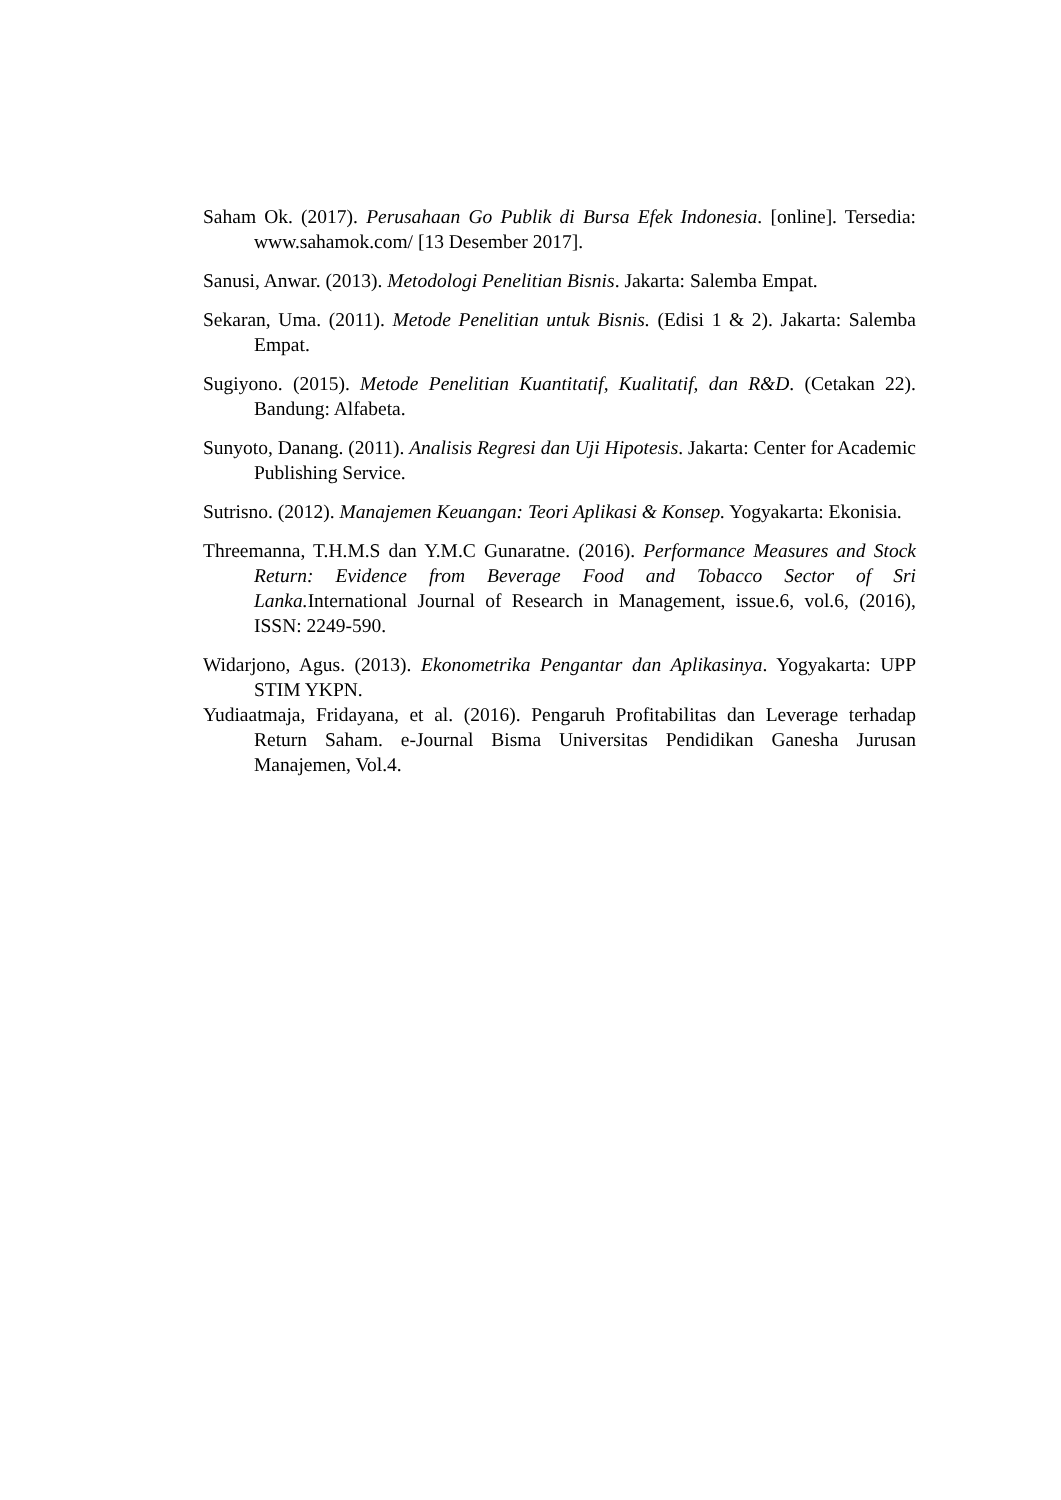Saham Ok. (2017). Perusahaan Go Publik di Bursa Efek Indonesia. [online]. Tersedia: www.sahamok.com/ [13 Desember 2017].
Sanusi, Anwar. (2013). Metodologi Penelitian Bisnis. Jakarta: Salemba Empat.
Sekaran, Uma. (2011). Metode Penelitian untuk Bisnis. (Edisi 1 & 2). Jakarta: Salemba Empat.
Sugiyono. (2015). Metode Penelitian Kuantitatif, Kualitatif, dan R&D. (Cetakan 22). Bandung: Alfabeta.
Sunyoto, Danang. (2011). Analisis Regresi dan Uji Hipotesis. Jakarta: Center for Academic Publishing Service.
Sutrisno. (2012). Manajemen Keuangan: Teori Aplikasi & Konsep. Yogyakarta: Ekonisia.
Threemanna, T.H.M.S dan Y.M.C Gunaratne. (2016). Performance Measures and Stock Return: Evidence from Beverage Food and Tobacco Sector of Sri Lanka. International Journal of Research in Management, issue.6, vol.6, (2016), ISSN: 2249-590.
Widarjono, Agus. (2013). Ekonometrika Pengantar dan Aplikasinya. Yogyakarta: UPP STIM YKPN.
Yudiaatmaja, Fridayana, et al. (2016). Pengaruh Profitabilitas dan Leverage terhadap Return Saham. e-Journal Bisma Universitas Pendidikan Ganesha Jurusan Manajemen, Vol.4.